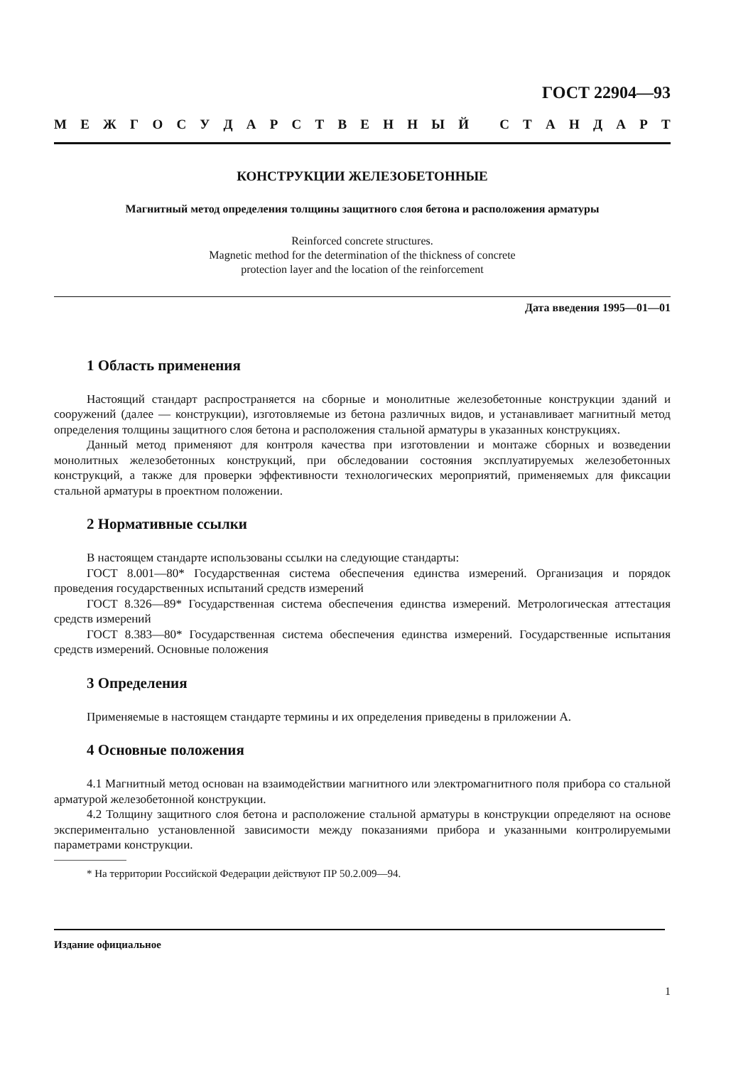ГОСТ 22904—93
МЕЖГОСУДАРСТВЕННЫЙ СТАНДАРТ
КОНСТРУКЦИИ ЖЕЛЕЗОБЕТОННЫЕ
Магнитный метод определения толщины защитного слоя бетона и расположения арматуры
Reinforced concrete structures.
Magnetic method for the determination of the thickness of concrete
protection layer and the location of the reinforcement
Дата введения 1995—01—01
1 Область применения
Настоящий стандарт распространяется на сборные и монолитные железобетонные конструкции зданий и сооружений (далее — конструкции), изготовляемые из бетона различных видов, и устанавливает магнитный метод определения толщины защитного слоя бетона и расположения стальной арматуры в указанных конструкциях.
Данный метод применяют для контроля качества при изготовлении и монтаже сборных и возведении монолитных железобетонных конструкций, при обследовании состояния эксплуатируемых железобетонных конструкций, а также для проверки эффективности технологических мероприятий, применяемых для фиксации стальной арматуры в проектном положении.
2 Нормативные ссылки
В настоящем стандарте использованы ссылки на следующие стандарты:
ГОСТ 8.001—80* Государственная система обеспечения единства измерений. Организация и порядок проведения государственных испытаний средств измерений
ГОСТ 8.326—89* Государственная система обеспечения единства измерений. Метрологическая аттестация средств измерений
ГОСТ 8.383—80* Государственная система обеспечения единства измерений. Государственные испытания средств измерений. Основные положения
3 Определения
Применяемые в настоящем стандарте термины и их определения приведены в приложении А.
4 Основные положения
4.1 Магнитный метод основан на взаимодействии магнитного или электромагнитного поля прибора со стальной арматурой железобетонной конструкции.
4.2 Толщину защитного слоя бетона и расположение стальной арматуры в конструкции определяют на основе экспериментально установленной зависимости между показаниями прибора и указанными контролируемыми параметрами конструкции.
* На территории Российской Федерации действуют ПР 50.2.009—94.
Издание официальное
1